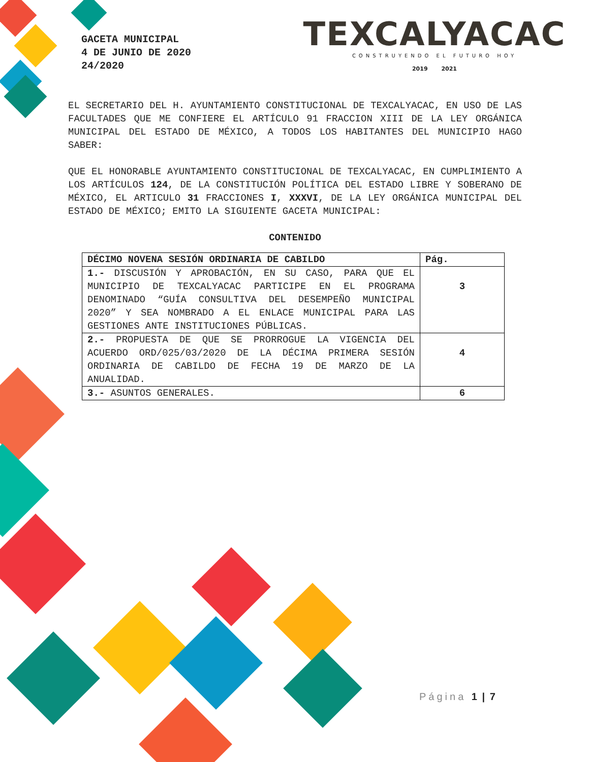GACETA MUNICIPAL
4 DE JUNIO DE 2020
24/2020
TEXCALYACAC
CONSTRUYENDO EL FUTURO HOY
2019 2021
EL SECRETARIO DEL H. AYUNTAMIENTO CONSTITUCIONAL DE TEXCALYACAC, EN USO DE LAS FACULTADES QUE ME CONFIERE EL ARTÍCULO 91 FRACCION XIII DE LA LEY ORGÁNICA MUNICIPAL DEL ESTADO DE MÉXICO, A TODOS LOS HABITANTES DEL MUNICIPIO HAGO SABER:
QUE EL HONORABLE AYUNTAMIENTO CONSTITUCIONAL DE TEXCALYACAC, EN CUMPLIMIENTO A LOS ARTÍCULOS 124, DE LA CONSTITUCIÓN POLÍTICA DEL ESTADO LIBRE Y SOBERANO DE MÉXICO, EL ARTICULO 31 FRACCIONES I, XXXVI, DE LA LEY ORGÁNICA MUNICIPAL DEL ESTADO DE MÉXICO; EMITO LA SIGUIENTE GACETA MUNICIPAL:
CONTENIDO
| DÉCIMO NOVENA SESIÓN ORDINARIA DE CABILDO | Pág. |
| --- | --- |
| 1.- DISCUSIÓN Y APROBACIÓN, EN SU CASO, PARA QUE EL MUNICIPIO DE TEXCALYACAC PARTICIPE EN EL PROGRAMA DENOMINADO “GUÍA CONSULTIVA DEL DESEMPEÑO MUNICIPAL 2020” Y SEA NOMBRADO A EL ENLACE MUNICIPAL PARA LAS GESTIONES ANTE INSTITUCIONES PÚBLICAS. | 3 |
| 2.- PROPUESTA DE QUE SE PRORROGUE LA VIGENCIA DEL ACUERDO ORD/025/03/2020 DE LA DÉCIMA PRIMERA SESIÓN ORDINARIA DE CABILDO DE FECHA 19 DE MARZO DE LA ANUALIDAD. | 4 |
| 3.- ASUNTOS GENERALES. | 6 |
Página 1 | 7